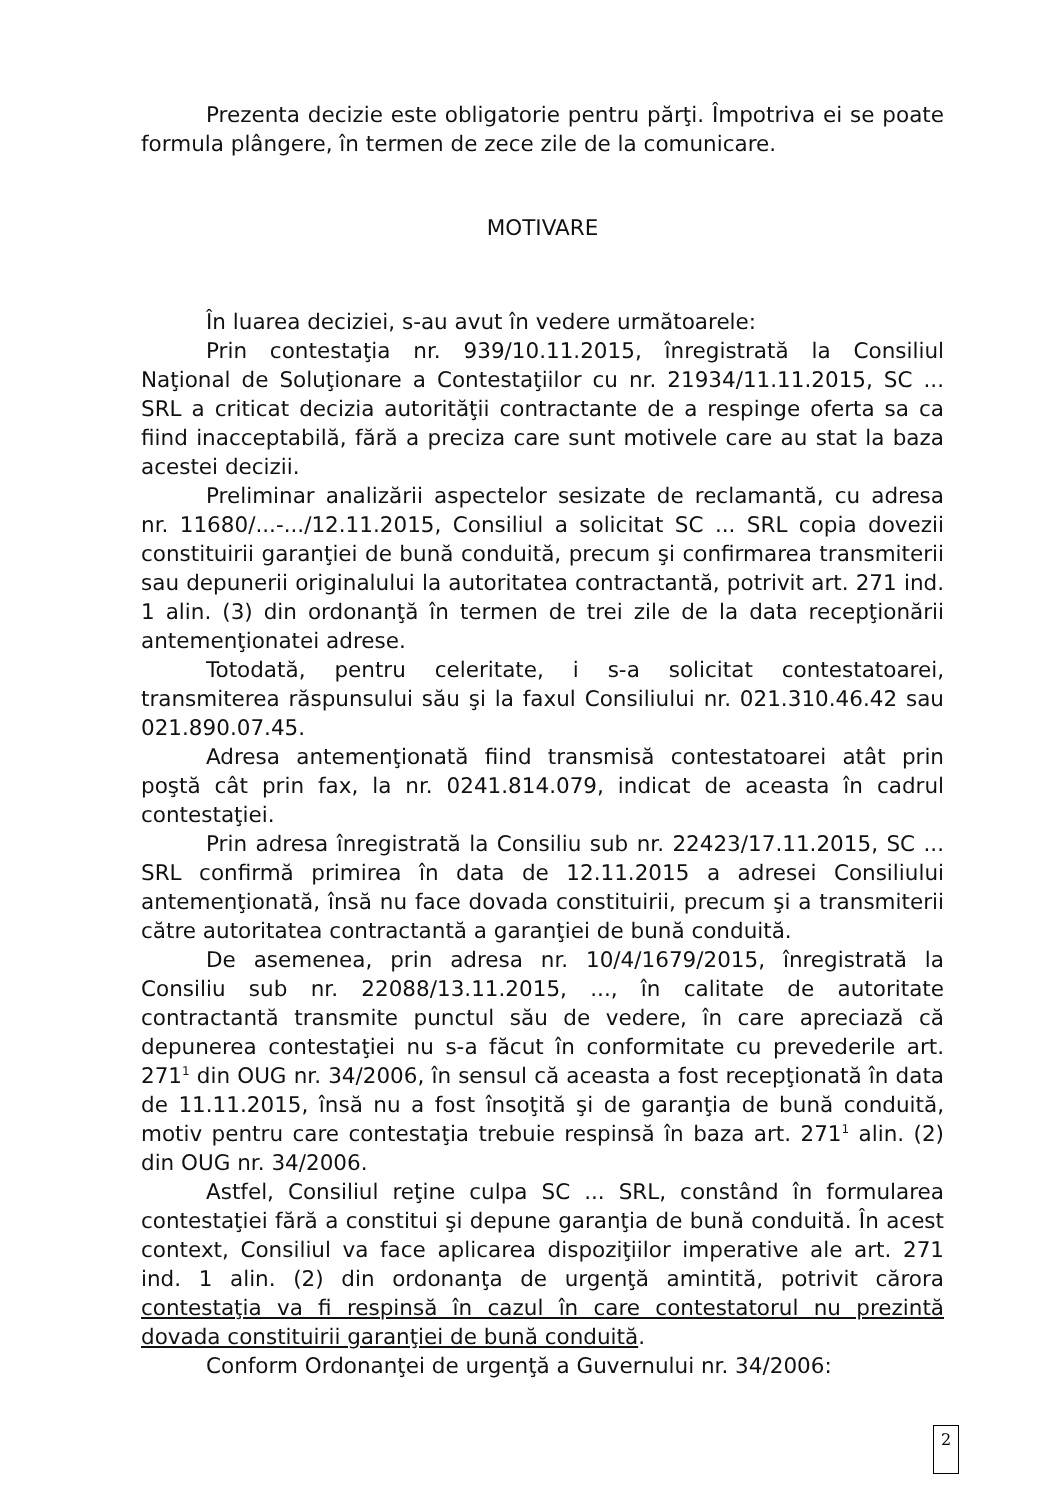Prezenta decizie este obligatorie pentru părţi. Împotriva ei se poate formula plângere, în termen de zece zile de la comunicare.
MOTIVARE
În luarea deciziei, s-au avut în vedere următoarele:
Prin contestaţia nr. 939/10.11.2015, înregistrată la Consiliul Naţional de Soluţionare a Contestaţiilor cu nr. 21934/11.11.2015, SC ... SRL a criticat decizia autorităţii contractante de a respinge oferta sa ca fiind inacceptabilă, fără a preciza care sunt motivele care au stat la baza acestei decizii.
Preliminar analizării aspectelor sesizate de reclamantă, cu adresa nr. 11680/...-.../12.11.2015, Consiliul a solicitat SC ... SRL copia dovezii constituirii garanţiei de bună conduită, precum şi confirmarea transmiterii sau depunerii originalului la autoritatea contractantă, potrivit art. 271 ind. 1 alin. (3) din ordonanţă în termen de trei zile de la data recepţionării antemenţionatei adrese.
Totodată, pentru celeritate, i s-a solicitat contestatoarei, transmiterea răspunsului său şi la faxul Consiliului nr. 021.310.46.42 sau 021.890.07.45.
Adresa antemenţionată fiind transmisă contestatoarei atât prin poştă cât prin fax, la nr. 0241.814.079, indicat de aceasta în cadrul contestaţiei.
Prin adresa înregistrată la Consiliu sub nr. 22423/17.11.2015, SC ... SRL confirmă primirea în data de 12.11.2015 a adresei Consiliului antemenţionată, însă nu face dovada constituirii, precum şi a transmiterii către autoritatea contractantă a garanţiei de bună conduită.
De asemenea, prin adresa nr. 10/4/1679/2015, înregistrată la Consiliu sub nr. 22088/13.11.2015, ..., în calitate de autoritate contractantă transmite punctul său de vedere, în care apreciază că depunerea contestaţiei nu s-a făcut în conformitate cu prevederile art. 271<sup>1</sup> din OUG nr. 34/2006, în sensul că aceasta a fost recepţionată în data de 11.11.2015, însă nu a fost însoţită şi de garanţia de bună conduită, motiv pentru care contestaţia trebuie respinsă în baza art. 271<sup>1</sup> alin. (2) din OUG nr. 34/2006.
Astfel, Consiliul reţine culpa SC ... SRL, constând în formularea contestaţiei fără a constitui şi depune garanţia de bună conduită. În acest context, Consiliul va face aplicarea dispoziţiilor imperative ale art. 271 ind. 1 alin. (2) din ordonanţa de urgenţă amintită, potrivit cărora contestaţia va fi respinsă în cazul în care contestatorul nu prezintă dovada constituirii garanţiei de bună conduită.
Conform Ordonanţei de urgenţă a Guvernului nr. 34/2006:
2